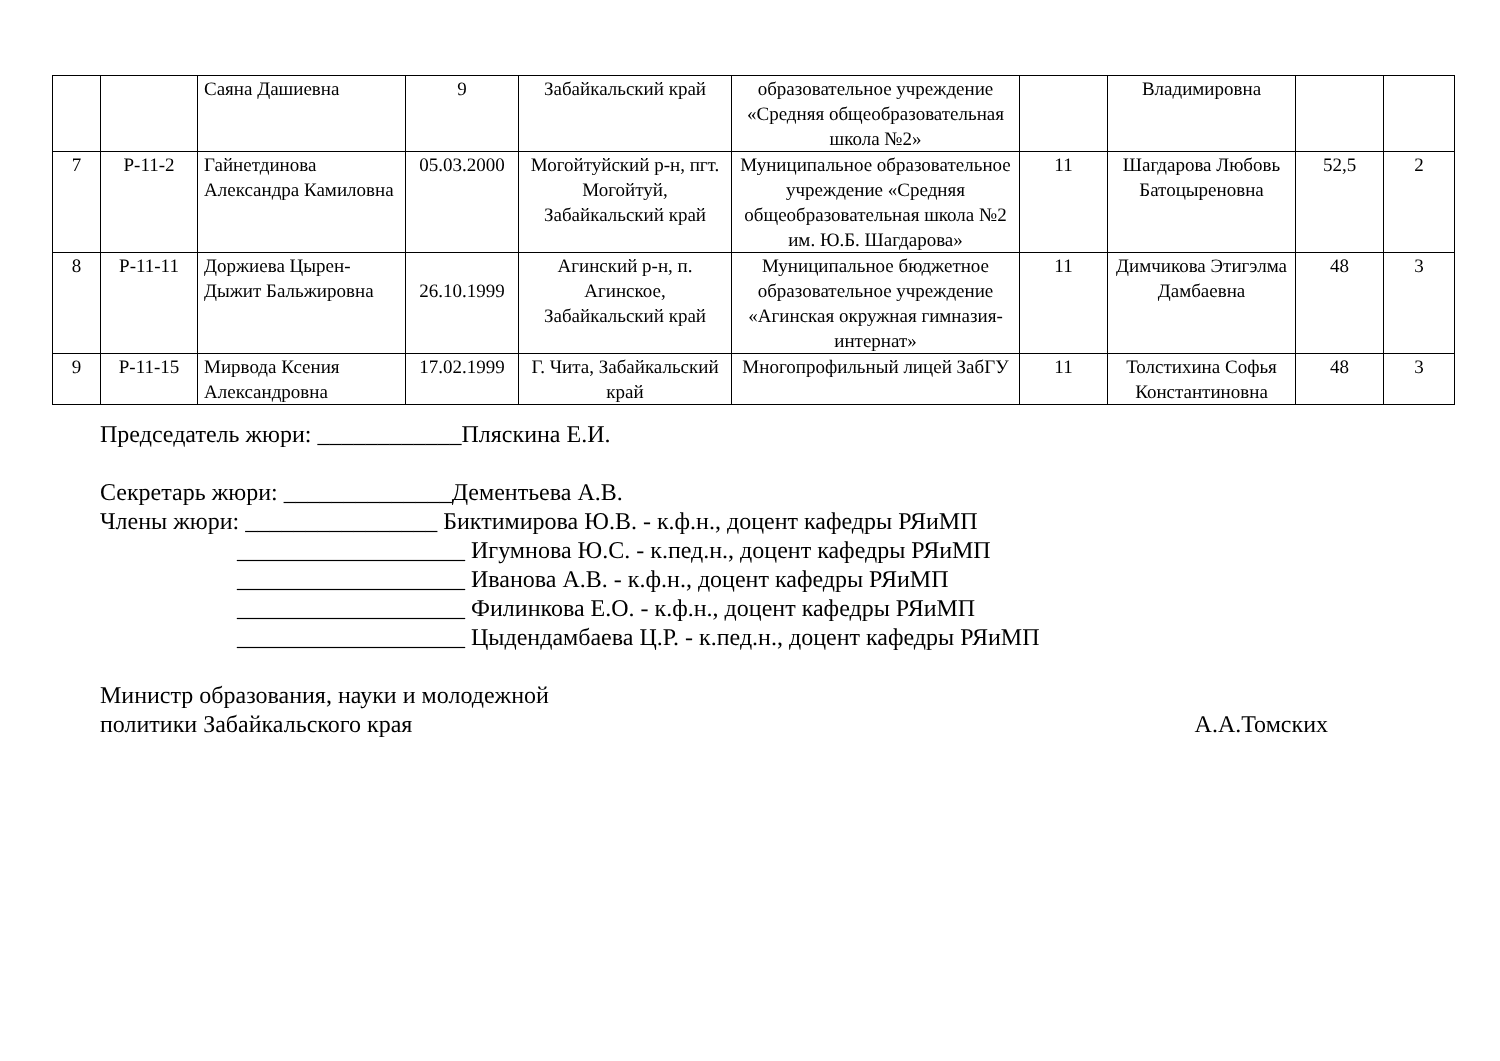| | | Саяна Дашиевна | 9 | Забайкальский край | образовательное учреждение «Средняя общеобразовательная школа №2» | | Владимировна | | |
| 7 | Р-11-2 | Гайнетдинова Александра Камиловна | 05.03.2000 | Могойтуйский р-н, пгт. Могойтуй, Забайкальский край | Муниципальное образовательное учреждение «Средняя общеобразовательная школа №2 им. Ю.Б. Шагдарова» | 11 | Шагдарова Любовь Батоцыреновна | 52,5 | 2 |
| 8 | Р-11-11 | Доржиева Цырен-Дыжит Бальжировна | 26.10.1999 | Агинский р-н, п. Агинское, Забайкальский край | Муниципальное бюджетное образовательное учреждение «Агинская окружная гимназия-интернат» | 11 | Димчикова Этигэлма Дамбаевна | 48 | 3 |
| 9 | Р-11-15 | Мирвода Ксения Александровна | 17.02.1999 | Г. Чита, Забайкальский край | Многопрофильный лицей ЗабГУ | 11 | Толстихина Софья Константиновна | 48 | 3 |
Председатель жюри: ____________Пляскина Е.И.
Секретарь жюри: ______________Дементьева А.В.
Члены жюри: ________________ Биктимирова Ю.В. - к.ф.н., доцент кафедры РЯиМП
___________________ Игумнова Ю.С. - к.пед.н., доцент кафедры РЯиМП
___________________ Иванова А.В. - к.ф.н., доцент кафедры РЯиМП
___________________ Филинкова Е.О. - к.ф.н., доцент кафедры РЯиМП
___________________ Цыдендамбаева Ц.Р. - к.пед.н., доцент кафедры РЯиМП
Министр образования, науки и молодежной
политики Забайкальского края А.А.Томских